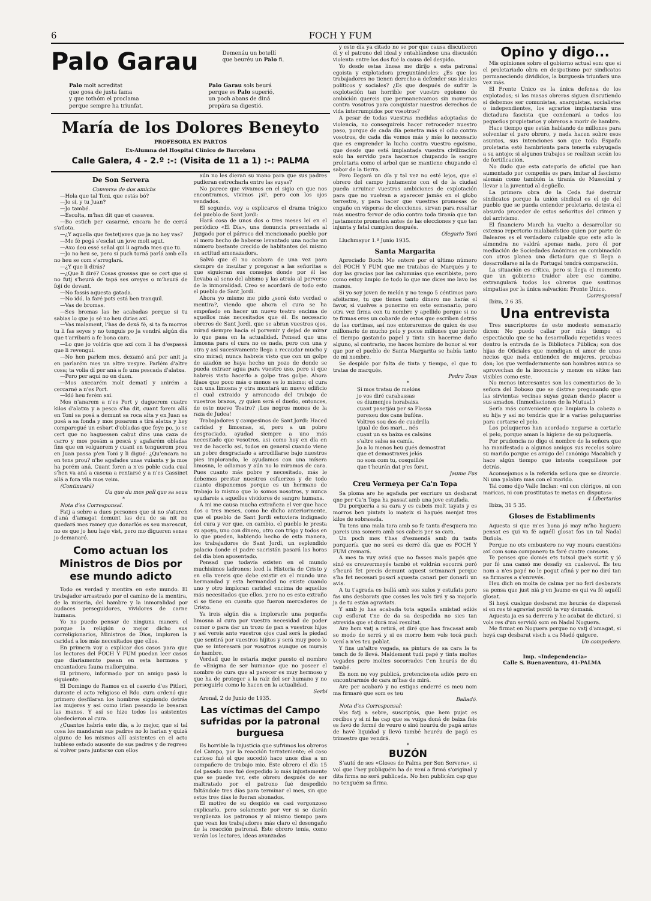6 FOCH Y FUM
Palo Garau
Demenáu un botellí
que beuréu un Palo fi.
Palo molt acreditat
que gosa de justa fama
y que tothóm el proclama
perque sempre ha triunfat.
Palo Garau sols beurá
perque es Palo superió,
un poch abans de diná
prepára sa digestió.
María de los Dolores Beneyto
PROFESORA EN PARTOS
Ex-Alumna del Hospital Clínico de Barcelona
Calle Galera, 4 - 2.º :-: (Visita de 11 a 1) :-: PALMA
De Son Servera
Conversa de dos amichs
—Hola que tal Toni, que estás bó?
—Jo si, y tu Juan?
—Jo també.
—Escolta, m'han dit que et casaves.
—Bo estich per casarmé, encara he de cercá s'atlota.
—¿Y aquella que festetjaves que ja no hey vas?
—Me fé pegá s'esclat un jove molt agut.
—Axo deu essé señal qui li agrada mes que tu.
—Jo no heu se, pero si puch torná parlá amb ella no heu se com s'arreglará.
—¿Y que li dirás?
—¿Que li diré? Cosas grossas que se cert que si no futj s'heurá de tapá ses oreyes o m'heurá de fojí de devant.
—No fassis aquesta gatada.
—No idó, la faré pots está ben tranquil.
—Vas de bromas.
—Ses bromas las he acabadas perque si tu sabias lo que jo sé no heu dirias axí.
—Vas malament, l'has de dexá fé, si ta fa morros tu li fas seyes y no tenguis po ja vendrá algún día que t'arribará a fe bona cara.
—Lo que jo voldria que axí com li ha d'espassá que li revengui.
—No hen parlem mes, dexamó aná per anit ja en parlarém mes un altre vespre. Parlém d'altre cosa; ta volía dí per aná a fe una pescada d'alatxa.
—Pero per aquí no en duen.
—Mos axecarém molt dematí y anirém a cercarné a n'es Port.
—Idó heu ferèm axí.
Mos n'anarem a n'es Port y duguerem cuatre kilos d'alatxa y a pesca s'ha dit, cuant forem allá en Toni sa posá a demunt sa roca alta y en Juan sa posá a sa fonda y mos posarem a tirá alatxa y hey comparegué un esbart d'obladas que feye po, jo se cert que no haguessen cabut dins una caxa de carro y mos posám a pescá y agafarém obladas fins que en volguerem y cuant en tenguerem prou en Juan passa p'en Toni y li digué: ¿Qu'encara no en tens prou? n'he agafades unas vuianta y ja mos ha porém aná. Cuant foren a n'es poble cada cual s'hen va aná a caseua a rentarsé y a n'es Cassinet allá a fora vila mos veim.
(Continuará)
Uu que du mes pell que sa seua
*
Nota d'es Corresponsal.
Fatj a sebre a dues persones que si no s'aturen d'aná d'amagat demunt las deu de sa nit no quedará mes ramey que donarlós es seu marescut, no es que jo heu haje vist, pero mo digueren sense jo demanaró.
Como actuan los Ministros de Dios por ese mundo adicto
Todo es verdad y mentira en este mundo. El trabajador arrastrado por el camino de la mentira, de la miseria, del hambre y la inmoralidad por audaces perseguidores, vividores de carne humana.
Yo no puedo pensar de ninguna manera el porque la religión o mejor dicho sus correligionarios, Ministros de Dios, imploren la caridad a los más necesitados que ellos.
En primera voy a explicar dos casos para que los lectores del FOCH Y FUM puedan leer casos que diariamente pasan en esta hermosa y encantadora fauna mallorquina.
El primero, informado por un amigo pasó lo siguiente:
El Domingo de Ramos en el caserio d'es Pitleri, durante el acto religioso el Rdo. cura ordenó que primero desfilaran los hombres siguiendo detrás las mujeres y así como irian pasando le besaran las manos. Y así se hizo todos los asistentes obedecieron al cura.
¿Cuantos habria este día, a lo mejor, que si tal cosa les mandaran sus padres no lo harian y quizá alguno de los mismos allí asistentes en el acto hubiese estado ausente de sus padres y de regreso al volver para juntarse con ellos
aún no les dieran su mano para que sus padres pudieran estrecharla entre las suyas?
No parece que vivamos en el sigio en que nos encontramos, vivimos ¡si!, pero con los ojos vendados.
El segundo, voy a explicaros el drama trágico del pueblo de Sant Jordi:
Hará cosa de unos dos o tres meses leí en el periódico «El Día», una denuncia presentada al Juzgado por el párroco del mencionado pueblo por el mero hecho de haberse levantado una noche un número bastante crecido de habitantes del mismo en actitud amenazadora.
Salvó que él no acabara de una vez para siempre de insultar y pregonar a las señoritas a que siguieran sus consejos donde por él las llevaba al seno del abismo y las atraía al perverso de la inmoralidad. Creo se acordará de todo esto el pueblo de Sant Jordi.
Ahora yo mismo me pido ¿será ésto verdad o mentira?, viendo que ahora el cura se ha empeñado en hacer un nuevo teatro encima de aquellos más necesitados que él. Es necesario obreros de Sant Jordi, que se abran vuestros ojos, mirad siempre hacia el porvenir y dejad de mirar lo que pasa en la actualidad. Pensad que una limosna para el cura no es nada, pero con una y otra y así sucesivamente llega a recaudar mucho y sino mirad; nunca habreis visto que con un golpe de azadón se haya hecho un pozo de donde se pueda extraer agua para vuestro uso, pero si que habreis visto hacerlo a golpe tras golpe. Ahora fijaos que poco más o menos es lo mismo; el cura con una limosna y otra montará un nuevo edificio el cual extraido y arrancado del trabajo de vuestros brazos, ¿y quien será el dueño, entonces, de este nuevo Teatro? ¡Los negros monos de la raza de Judea!
Trabajadores y campesinos de Sant Jordi: Haced caridad y limosnas, sí, pero a un pobre desgraciado, ayudad siempre a uno más necesitado que vosotros, asi como hoy en día en vez de hacerlo así, todos en general cuando viene un pobre desgraciado a arrodillarse bajo nuestros pies implorando, le ayudamos con una mísera limosna, le odiamos y aún no lo miramos de cara. Pues cuanto más pobre y necesitado, más le debemos prestar nuestros esfuerzos y de todo cuanto disponemos porque es un hermano de trabajo lo mismo que lo somos nosotros, y nunca ayudareis a aquellos vividores de sangre humana.
A mi me causa mucha extrañeza el ver que hace dos o tres meses, como he dicho anteriormente, que el pueblo de Sant Jordi estuviera indignado del cura y ver que, en cambio, el pueblo le presta su apoyo, uno con dinero, otro con trigo y todos en lo que pueden, habiendo hecho de esta manera, los trabajadores de Sant Jordi, un esplendido palacio donde el padre sacristán pasará las horas del día bien aposentado.
Pensad que todavía existen en el mundo muchisimos ladrones; leed la Historia de Cristo y en ella vereis que debe existir en el mundo una hermandad y esta hermandad no existe cuando uno y otro imploran caridad encima de aquellos más necesitados que ellos. pero no es esto extraño si se tiene en cuenta que fueron mercaderes de Cristo.
Ya ireis algún día a implorarle una pequeña limosna al cura por vuestra necesidad de poder comer o para dar un trozo de pan a vuestros hijos y así vereis ante vuestros ojos cual será la piedad que sentirá por vuestros hijitos y será muy poco lo que se interesará por vosotros aunque os murais de hambre.
Verdad que le estaría mejor puesto el nombre de «Enigma de ser humano» que no poseer el nombre de cura que al parecer es muy hermoso y que ha de proteger a la raíz del ser humano y no perseguirlo como lo hacen en la actualidad.
Serbi
Arenal, 2 de Junio de 1935.
Las víctimas del Campo sufridas por la patronal burguesa
Es horrible la injusticia que sufrimos los obreros del Campo, por la reacción terrateniente; el caso curioso fué el que sucedió hace unos días a un compañero de trabajo mio. Este obrero el día 15 del pasado mes fué despedido lo más injustamente que se puede ver, este obrero después de ser maltratado por el patrono fué despedido faltándole tres días para terminar el mes, sin que estos tres días le fueran abonados.
El motivo de su despido es casi vergonzoso explicarlo, pero solamente por ver si se darán vergüenza los patronos y al mismo tiempo para que vean los trabajadores más claro el desengaño de la reacción patronal. Este obrero tenía, como verán los lectores, ideas avanzadas
y este día ya citado no se por que causa discutieron él y el patrono del ideal y entablándose una discusión violenta entre los dos fué la causa del despido.
Yo desde estas líneas me dirijo a esta patronal egoista y explotadora preguntándoles: ¿Es que los trabajadores no tienen derecho a defender sus ideales políticos y sociales? ¿Es que después de sufrir la explotación tan horrible por vuestro egoismo de ambición quereis que permanezcamos sin movernos contra vosotros para conquistar nuestros derechos de vida interrumpidos por vosotros?
A pesar de todas vuestras medidas adoptadas de violencia, no conseguireis hacer retroceder nuestro paso, porque de cada día penetra más el odio contra vosotros, de cada día vemos más y más lo necesario que es emprender la lucha contra vuestro egoismo, que desde que está implantada vuestra civilización solo ha servido para hacernos chupando la sangre proletaria como el arbol que se mantiene chupando el sabor de la tierra.
Pero llegará un día y tal vez no esté lejos, que el obrero del campo juntamente con el de la ciudad pueda arruinar vuestras ambiciones de explotación para que no vuelvan a aparecer jamás en el globo terrestre, y para hacer que vuestras promesas de engaño en vísperas de elecciones, sirvan para resaltar más nuestro fervor de odio contra toda tiranía que tan justamente prometen antes de las elecciones y que tan injunta y fatal cumplen después.
Olegario Torá
Lluchmayor 1.º Junio 1935.
Santa Margarita
Apreciado Boch: Me enteré por el último número del FOCH Y FUM que me tratabas de Marqués y te doy las gracias por las calumnias que escribiste, pero como estoy limpio de todo lo que me dices me lavo las manos.
Si yo soy joven de melón y no tengo 5 céntimos para afeitarme, tu que tienes tanto dinero me harás el favor, si vuelves a ponerme en este semanario, pero otra vez firma con tu nombre y apellido porque si no te firmas eres un cobarde de estos que escriben detrás de las cortinas, así nos enteraremos de quien és ese millonario de mucho pelo y pocos millones que pierde el tiempo gastando papel y tinta sin hacerme daño alguno, al contrario, me haces hombre de honor al ver que por el pueblo de Santa Margarita se había tanto de mi nombre.
Se despide por falta de tinta y tiempo, el que tu tratas de marqués.
Pedro Tous
*
Si mos tratau de melóns
jo vos diré carabassas
es diumenjes horabaixa
cuant pasetjáu per sa Plassa
perexeu dos cans bufóns.
Voltros sou dos de cuadrilla
igual de dos mari... nés
cuant un sa baixa es calsóns
s'altre salsa sa camía.
Jo a lo menos heu gués demostrat
que et demostraves jelós
no som com tu, cosquillós
que t'heurán dat p'es forat.
Jaume Fus
Creu Vermeya per Ca'n Topa
Sa ploma are he agafada per escriure un desbarat qne per Ca'n Topa ha passat amb una jove estufada.
Du porqueria a sa cara y es cabeis molt tayats y es morros ben pintats lo mateix si hagués menjat tres kilos de sobrasada.
Tu tens una mala tara amb so fe tanta d'esquera ma pareis una somera amb sos cabeis per sa cara.
Un poch mes t'has d'esmendá amb du tanta porquería que no será es derré día que es FOCH Y FUM cremará.
A mes ta vuy avisá que no fasses mals papés que sinó es creuvermeyés també et voldrán socorrá peró s'heurá fet precís demunt aquest setmanari perque s'ha fet necesari posarí aquesta canari per donarli un avis.
A tu t'agrada es ballá amb sos xulos y estufats pero fas uns desbarats que cosses les vols tirá y sa majoría ja de tu están agraviats.
Y amb jo has acabada tota aquella amistad adiós cap esflorat t'ne de da sa despedida no sies tan atrevida que et durá mal resultat.
Are hem vatj a retirá, et diré que has fracasat amb so modo de xerrá y si es morro hem vols tocá puch vení a n'es teu poblat.
Y fins un'altre vegada, sa pintura de sa cara la ta tench de fe llevá. Maldement tudi papé y tinta moltes vegades pero moltes socorrades t'en heurás de du també.
Es nom no voy publicá, pretencioseta adiós pero en encontrarmós de cara m'has de mirá.
Are per acabaró y no estigas enderré es meu nom ma firmaré que som es teu
Balladó.
Nota d'es Corresponsal:
Vos fatj a sebre, suscriptós, que hem pujat es recibos y si ni ha cap que sa vuiga doná de baixa feis es favó de fermé de veure o sinó heuréu de pagá antes de havé liquidad y llevó també heuréu de pagá es trimestre que vendrá.
*
BUZÓN
S'autó de ses «Gloses de Palma per Son Servera», si vol que l'hey publiquém ha de vení a firmá s'original y dita firma no será publicada. No hen publicám cap que no tenguém sa firma.
Opino y digo...
Mis opiniones sobre el gobierno actual son: que si el proletariado obra en despotismo por sindicatos permaneciendo divididos, la burguesía triunfará una vez más.
El Frente Unico es la única defensa de los explotados; si las masas obreras siguen discutiendo si debemos ser comunistas, anarquistas, socialistas o independientes, los agrarios implantarán una dictadura fascista que condenará a todos los pequeños propietarios y obreros a morir de hambre.
Hace tiempo que están hablando de millones para solventar el paro obrero, y nada hacen sobre esos asuntos, sus intenciones son que toda España proletaria esté hambrienta para tenerla subyugada a su antojo; si algunos trabajos se realizan serán los de fortificación.
No dudo que esta categoría de oficial que han aumentado por compeñía es para imitar al fascismo alemán como también la tiranía de Mussolini y llevar a la juventud al degüello.
La primera obra de la Ceda fué destruir sindicatos porque la unión sindical es el eje del pueblo que se pueda entender proletario, detesta el absurdo proceder de estos señoritos del crimen y del arrivismo.
El financiero March ha vuelto a desarrollar su extenso repertorio malabarístico quien por parte de Baleares es el verdadero culpable que este año la almendra no valdrá apenas nada, pero él por mediación de Sociedades Anónimas en combinación con otros planea una dictadura que si llega a desarrollarse ni la de Portugal tendrá comparación.
La situación es crítica, pero si llega el momento que un gobierno traidor abre ese camino, extrangulará todos los obreros que sentimos simpatías por la única salvación: Frente Unico.
Corresponsal
Ibiza, 2 6 35.
Una entrevista
Tres suscriptores de este modesto semanario dicen: No puedo callar por más tiempo el espectáculo que se ha desarrollado repetidas veces dentro la entrada de la Biblioteca Pública; son dos hijas de Oficiales que mendigan el amor de unos necios que nada entienden de mujeres, pruebas dan; los que verdaderamente son hombres nunca se aprovechan de la inocencia y menos en sitios tan visibles como este.
No menos interesantes son los comentarios de la señora del Boboso que se distrae pregonando que las sirvientas vecinas suyas gozan dando placer a sus amados. (Inmediaciones de la Mutual.)
Sería más conveniente que limpiara la cabeza a su hija y así no tendria que ir a varias peluquerías para cortarse el pelo.
Los peluqueros han acordado negarse a cortarle el pelo, porque aman la higiene de su peluquería.
Por prudencia no digo el nombre de la señora que ha manifestado a algunos amigos sus recelos sobre su marido porque es amigo del canónigo Macabich y hace algún tiempo que intenta cosquilleos por detrás.
Aconsejamos a la referida señora que se divorcie. Ni una palabra mas con el marido.
Tal como dijo Valle Inclan: «ni con clérigos, ni con maricas, ni con prostitutas te metas en disputas».
4 Libertarios
Ibiza, 31 5 35.
Gloses de Establiments
Aquesta si que m'es bona jó may m'ho haguera pensat es qui va fé aquéll glosat fos un tal Nadal Buñola.
Perque no ets embustero no vuy moura cuestións axí com sona companero ta faré cuatre cansons.
Te penses que domés ets totsol que's surtit y jó per fé una cansó me desafiy en cualsevol. Es teu nom a n'es papé no le pogut afiná y per no diró tan sa firmares a s'enrevés.
Heu dich en molta de calma per no feri desbarats sa pensa que just niá p'en Jaume es qui va fé aquéll glosat.
Si heyá cualque desbarat me heurás de dispensá si en res té agraviat perdó ta vuy demaná.
Aquesta ja es sa derrera y he acabat de dictaró, si vols res d'un servidó som en Nadal Noguera.
Me firmat en Noguera perque no vatj d'amagat, si heyá cap desbarat visch a ca Madó quigere.
Un compañero.
Imp. «Independencia»
Calle S. Buenaventura, 41-PALMA